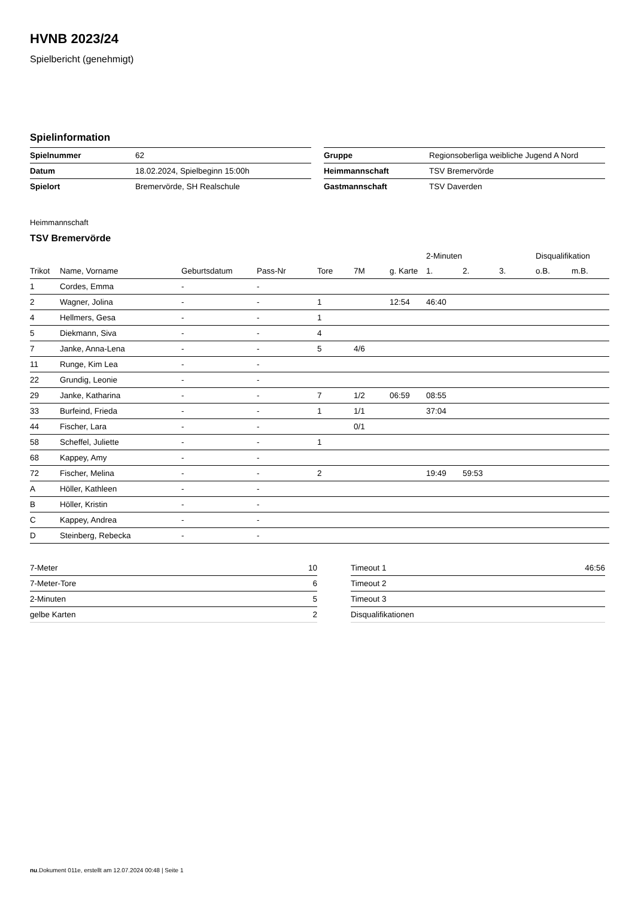HVNB 2023/24
Spielbericht (genehmigt)
Spielinformation
| Spielnummer | 62 |
| Datum | 18.02.2024, Spielbeginn 15:00h |
| Spielort | Bremervörde, SH Realschule |
| Gruppe | Regionsoberliga weibliche Jugend A Nord |
| Heimmannschaft | TSV Bremervörde |
| Gastmannschaft | TSV Daverden |
Heimmannschaft
TSV Bremervörde
| | | | | | | | 2-Minuten | | | Disqualifikation | |
| --- | --- | --- | --- | --- | --- | --- | --- | --- | --- | --- | --- |
| Trikot | Name, Vorname | Geburtsdatum | Pass-Nr | Tore | 7M | g. Karte | 1. | 2. | 3. | o.B. | m.B. |
| 1 | Cordes, Emma | - | - | | | | | | | | |
| 2 | Wagner, Jolina | - | - | 1 | | 12:54 | 46:40 | | | | |
| 4 | Hellmers, Gesa | - | - | 1 | | | | | | | |
| 5 | Diekmann, Siva | - | - | 4 | | | | | | | |
| 7 | Janke, Anna-Lena | - | - | 5 | 4/6 | | | | | | |
| 11 | Runge, Kim Lea | - | - | | | | | | | | |
| 22 | Grundig, Leonie | - | - | | | | | | | | |
| 29 | Janke, Katharina | - | - | 7 | 1/2 | 06:59 | 08:55 | | | | |
| 33 | Burfeind, Frieda | - | - | 1 | 1/1 | | 37:04 | | | | |
| 44 | Fischer, Lara | - | - | | 0/1 | | | | | | |
| 58 | Scheffel, Juliette | - | - | 1 | | | | | | | |
| 68 | Kappey, Amy | - | - | | | | | | | | |
| 72 | Fischer, Melina | - | - | 2 | | | 19:49 | 59:53 | | | |
| A | Höller, Kathleen | - | - | | | | | | | | |
| B | Höller, Kristin | - | - | | | | | | | | |
| C | Kappey, Andrea | - | - | | | | | | | | |
| D | Steinberg, Rebecka | - | - | | | | | | | | |
| 7-Meter | 10 |
| 7-Meter-Tore | 6 |
| 2-Minuten | 5 |
| gelbe Karten | 2 |
| Timeout 1 | 46:56 |
| Timeout 2 | |
| Timeout 3 | |
| Disqualifikationen | |
nu.Dokument 011e, erstellt am 12.07.2024 00:48 | Seite 1